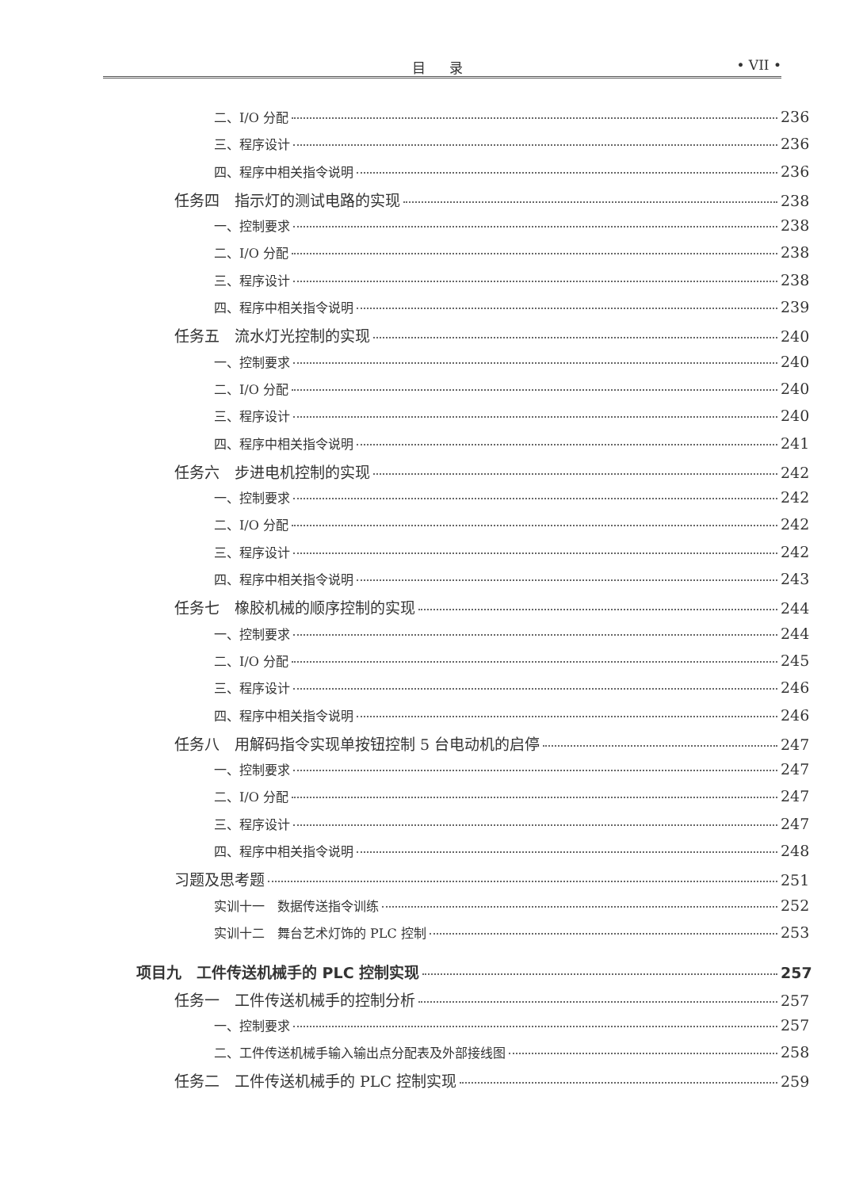目录 • VII •
二、I/O 分配 236
三、程序设计 236
四、程序中相关指令说明 236
任务四　指示灯的测试电路的实现 238
一、控制要求 238
二、I/O 分配 238
三、程序设计 238
四、程序中相关指令说明 239
任务五　流水灯光控制的实现 240
一、控制要求 240
二、I/O 分配 240
三、程序设计 240
四、程序中相关指令说明 241
任务六　步进电机控制的实现 242
一、控制要求 242
二、I/O 分配 242
三、程序设计 242
四、程序中相关指令说明 243
任务七　橡胶机械的顺序控制的实现 244
一、控制要求 244
二、I/O 分配 245
三、程序设计 246
四、程序中相关指令说明 246
任务八　用解码指令实现单按钮控制 5 台电动机的启停 247
一、控制要求 247
二、I/O 分配 247
三、程序设计 247
四、程序中相关指令说明 248
习题及思考题 251
实训十一　数据传送指令训练 252
实训十二　舞台艺术灯饰的 PLC 控制 253
项目九　工件传送机械手的 PLC 控制实现 257
任务一　工件传送机械手的控制分析 257
一、控制要求 257
二、工件传送机械手输入输出点分配表及外部接线图 258
任务二　工件传送机械手的 PLC 控制实现 259